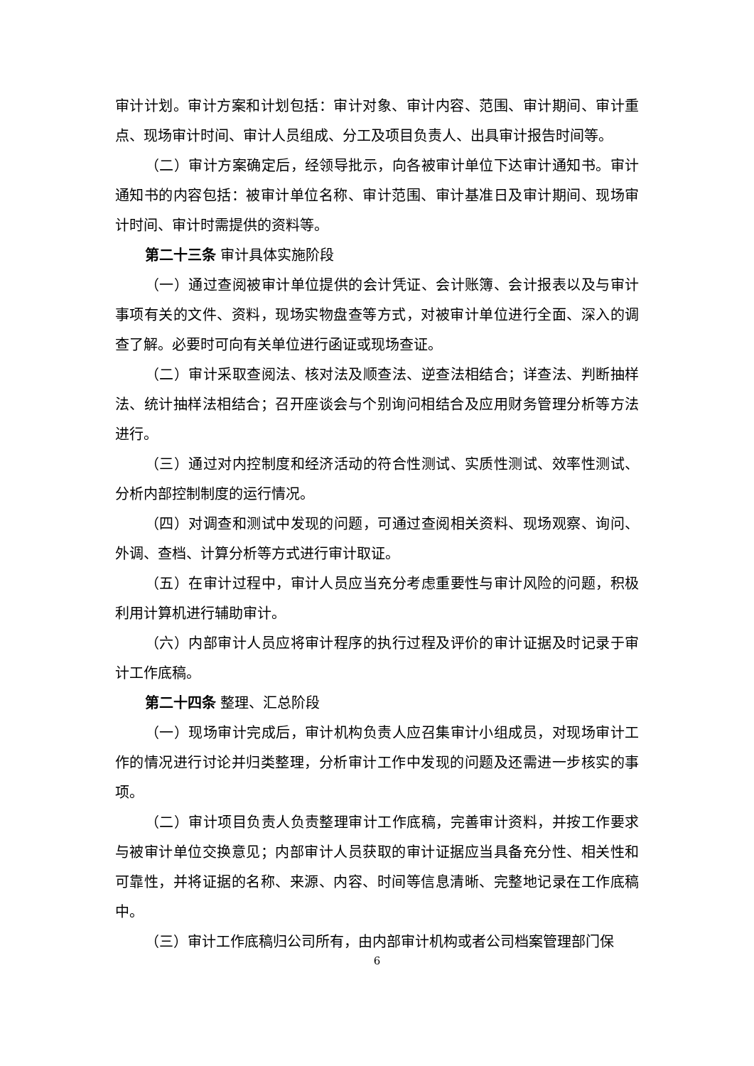审计计划。审计方案和计划包括：审计对象、审计内容、范围、审计期间、审计重点、现场审计时间、审计人员组成、分工及项目负责人、出具审计报告时间等。
（二）审计方案确定后，经领导批示，向各被审计单位下达审计通知书。审计通知书的内容包括：被审计单位名称、审计范围、审计基准日及审计期间、现场审计时间、审计时需提供的资料等。
第二十三条 审计具体实施阶段
（一）通过查阅被审计单位提供的会计凭证、会计账簿、会计报表以及与审计事项有关的文件、资料，现场实物盘查等方式，对被审计单位进行全面、深入的调查了解。必要时可向有关单位进行函证或现场查证。
（二）审计采取查阅法、核对法及顺查法、逆查法相结合；详查法、判断抽样法、统计抽样法相结合；召开座谈会与个别询问相结合及应用财务管理分析等方法进行。
（三）通过对内控制度和经济活动的符合性测试、实质性测试、效率性测试、分析内部控制制度的运行情况。
（四）对调查和测试中发现的问题，可通过查阅相关资料、现场观察、询问、外调、查档、计算分析等方式进行审计取证。
（五）在审计过程中，审计人员应当充分考虑重要性与审计风险的问题，积极利用计算机进行辅助审计。
（六）内部审计人员应将审计程序的执行过程及评价的审计证据及时记录于审计工作底稿。
第二十四条 整理、汇总阶段
（一）现场审计完成后，审计机构负责人应召集审计小组成员，对现场审计工作的情况进行讨论并归类整理，分析审计工作中发现的问题及还需进一步核实的事项。
（二）审计项目负责人负责整理审计工作底稿，完善审计资料，并按工作要求与被审计单位交换意见；内部审计人员获取的审计证据应当具备充分性、相关性和可靠性，并将证据的名称、来源、内容、时间等信息清晰、完整地记录在工作底稿中。
（三）审计工作底稿归公司所有，由内部审计机构或者公司档案管理部门保
6